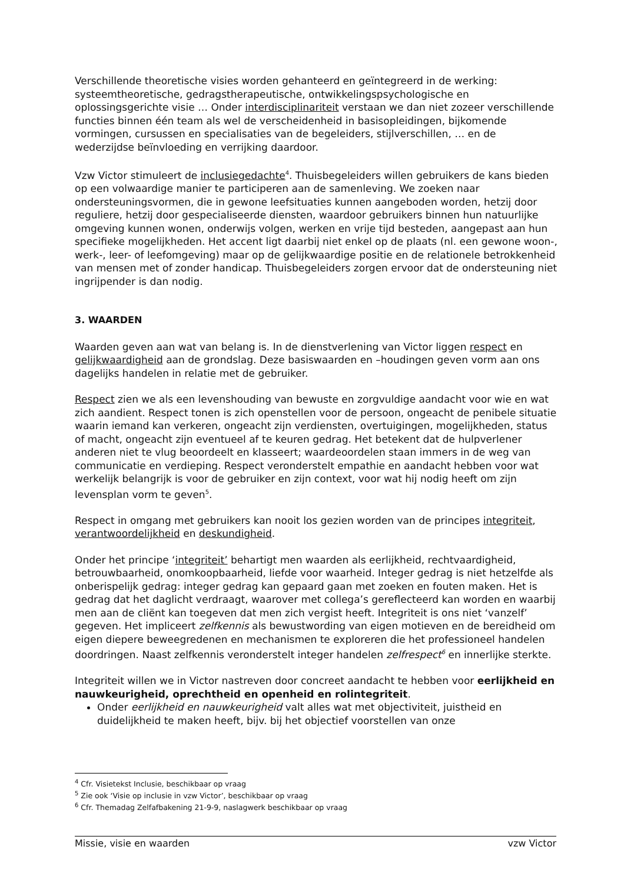Verschillende theoretische visies worden gehanteerd en geïntegreerd in de werking: systeemtheoretische, gedragstherapeutische, ontwikkelingspsychologische en oplossingsgerichte visie … Onder interdisciplinariteit verstaan we dan niet zozeer verschillende functies binnen één team als wel de verscheidenheid in basisopleidingen, bijkomende vormingen, cursussen en specialisaties van de begeleiders, stijlverschillen, … en de wederzijdse beïnvloeding en verrijking daardoor.
Vzw Victor stimuleert de inclusiegedachte<sup>4</sup>. Thuisbegeleiders willen gebruikers de kans bieden op een volwaardige manier te participeren aan de samenleving. We zoeken naar ondersteuningsvormen, die in gewone leefsituaties kunnen aangeboden worden, hetzij door reguliere, hetzij door gespecialiseerde diensten, waardoor gebruikers binnen hun natuurlijke omgeving kunnen wonen, onderwijs volgen, werken en vrije tijd besteden, aangepast aan hun specifieke mogelijkheden. Het accent ligt daarbij niet enkel op de plaats (nl. een gewone woon-, werk-, leer- of leefomgeving) maar op de gelijkwaardige positie en de relationele betrokkenheid van mensen met of zonder handicap. Thuisbegeleiders zorgen ervoor dat de ondersteuning niet ingrijpender is dan nodig.
3. WAARDEN
Waarden geven aan wat van belang is. In de dienstverlening van Victor liggen respect en gelijkwaardigheid aan de grondslag. Deze basiswaarden en –houdingen geven vorm aan ons dagelijks handelen in relatie met de gebruiker.
Respect zien we als een levenshouding van bewuste en zorgvuldige aandacht voor wie en wat zich aandient. Respect tonen is zich openstellen voor de persoon, ongeacht de penibele situatie waarin iemand kan verkeren, ongeacht zijn verdiensten, overtuigingen, mogelijkheden, status of macht, ongeacht zijn eventueel af te keuren gedrag. Het betekent dat de hulpverlener anderen niet te vlug beoordeelt en klasseert; waardeoordelen staan immers in de weg van communicatie en verdieping. Respect veronderstelt empathie en aandacht hebben voor wat werkelijk belangrijk is voor de gebruiker en zijn context, voor wat hij nodig heeft om zijn levensplan vorm te geven<sup>5</sup>.
Respect in omgang met gebruikers kan nooit los gezien worden van de principes integriteit, verantwoordelijkheid en deskundigheid.
Onder het principe ‘integriteit’ behartigt men waarden als eerlijkheid, rechtvaardigheid, betrouwbaarheid, onomkoopbaarheid, liefde voor waarheid. Integer gedrag is niet hetzelfde als onberispelijk gedrag: integer gedrag kan gepaard gaan met zoeken en fouten maken. Het is gedrag dat het daglicht verdraagt, waarover met collega’s gereflecteerd kan worden en waarbij men aan de cliënt kan toegeven dat men zich vergist heeft. Integriteit is ons niet ‘vanzelf’ gegeven. Het impliceert zelfkennis als bewustwording van eigen motieven en de bereidheid om eigen diepere beweegredenen en mechanismen te exploreren die het professioneel handelen doordringen. Naast zelfkennis veronderstelt integer handelen zelfrespect<sup>6</sup> en innerlijke sterkte.
Integriteit willen we in Victor nastreven door concreet aandacht te hebben voor eerlijkheid en nauwkeurigheid, oprechtheid en openheid en rolintegriteit.
Onder eerlijkheid en nauwkeurigheid valt alles wat met objectiviteit, juistheid en duidelijkheid te maken heeft, bijv. bij het objectief voorstellen van onze
<sup>4</sup> Cfr. Visietekst Inclusie, beschikbaar op vraag
<sup>5</sup> Zie ook ‘Visie op inclusie in vzw Victor’, beschikbaar op vraag
<sup>6</sup> Cfr. Themadag Zelfafbakening 21-9-9, naslagwerk beschikbaar op vraag
Missie, visie en waarden vzw Victor